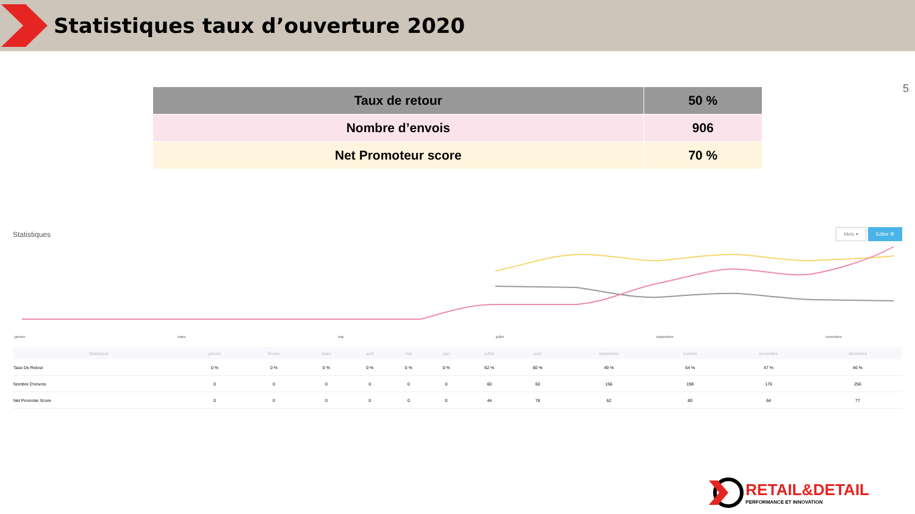Statistiques taux d’ouverture 2020
5
| Taux de retour | 50 % |
| --- | --- |
| Nombre d’envois | 906 |
| Net Promoteur score | 70 % |
Statistiques
Mois ▾ Editer ⚙
janvier mars mai juillet septembre novembre
| Statistique | janvier | février | mars | avril | mai | juin | juillet | août | septembre | octobre | novembre | décembre |
| --- | --- | --- | --- | --- | --- | --- | --- | --- | --- | --- | --- | --- |
| Taux De Retour | 0 % | 0 % | 0 % | 0 % | 0 % | 0 % | 62 % | 60 % | 49 % | 54 % | 47 % | 46 % |
| Nombre D'envois | 0 | 0 | 0 | 0 | 0 | 0 | 60 | 60 | 156 | 198 | 176 | 256 |
| Net Promoter Score | 0 | 0 | 0 | 0 | 0 | 0 | 44 | 78 | 62 | 80 | 64 | 77 |
RETAIL&DETAIL
PERFORMANCE ET INNOVATION